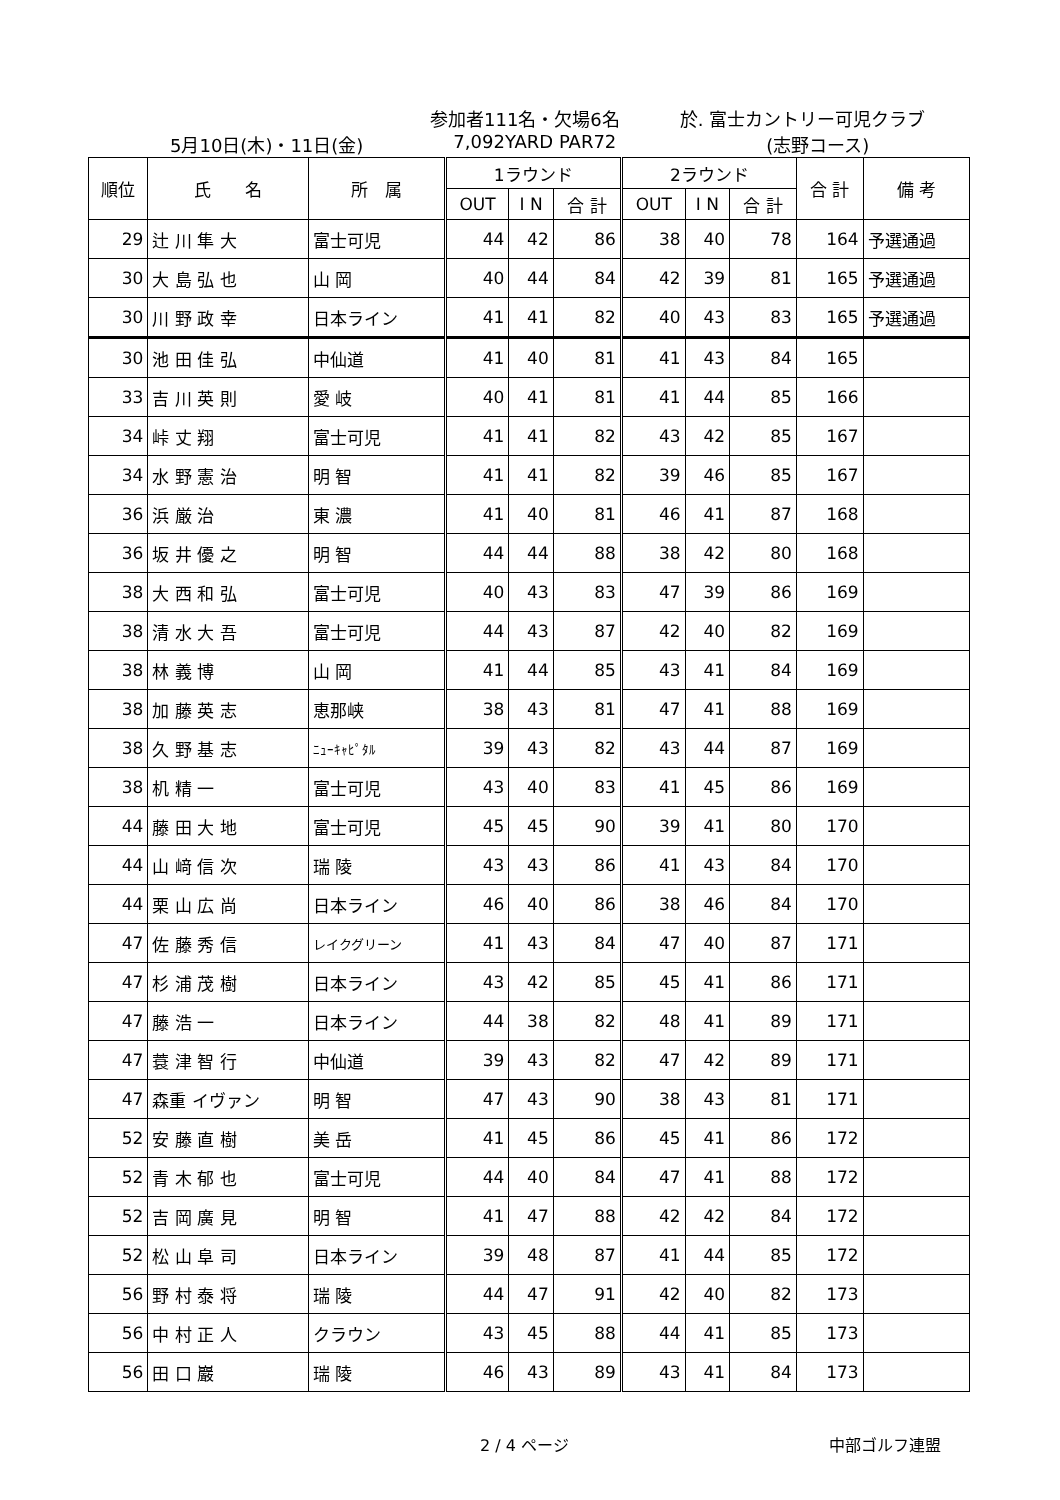参加者111名・欠場6名 於. 富士カントリー可児クラブ
5月10日(木)・11日(金) 7,092YARD PAR72 (志野コース)
| 順位 | 氏 名 | 所 属 | 1ラウンド | | | 2ラウンド | | | 合 計 | 備 考 |
| --- | --- | --- | --- | --- | --- | --- | --- | --- | --- | --- |
| | | | OUT | I N | 合 計 | OUT | I N | 合 計 | | |
| 29 | 辻 川 隼 大 | 富士可児 | 44 | 42 | 86 | 38 | 40 | 78 | 164 | 予選通過 |
| 30 | 大 島 弘 也 | 山 岡 | 40 | 44 | 84 | 42 | 39 | 81 | 165 | 予選通過 |
| 30 | 川 野 政 幸 | 日本ライン | 41 | 41 | 82 | 40 | 43 | 83 | 165 | 予選通過 |
| 30 | 池 田 佳 弘 | 中仙道 | 41 | 40 | 81 | 41 | 43 | 84 | 165 | |
| 33 | 吉 川 英 則 | 愛 岐 | 40 | 41 | 81 | 41 | 44 | 85 | 166 | |
| 34 | 峠 丈 翔 | 富士可児 | 41 | 41 | 82 | 43 | 42 | 85 | 167 | |
| 34 | 水 野 憲 治 | 明 智 | 41 | 41 | 82 | 39 | 46 | 85 | 167 | |
| 36 | 浜 厳 治 | 東 濃 | 41 | 40 | 81 | 46 | 41 | 87 | 168 | |
| 36 | 坂 井 優 之 | 明 智 | 44 | 44 | 88 | 38 | 42 | 80 | 168 | |
| 38 | 大 西 和 弘 | 富士可児 | 40 | 43 | 83 | 47 | 39 | 86 | 169 | |
| 38 | 清 水 大 吾 | 富士可児 | 44 | 43 | 87 | 42 | 40 | 82 | 169 | |
| 38 | 林 義 博 | 山 岡 | 41 | 44 | 85 | 43 | 41 | 84 | 169 | |
| 38 | 加 藤 英 志 | 恵那峡 | 38 | 43 | 81 | 47 | 41 | 88 | 169 | |
| 38 | 久 野 基 志 | ﾆｭｰｷｬﾋﾟﾀﾙ | 39 | 43 | 82 | 43 | 44 | 87 | 169 | |
| 38 | 机 精 一 | 富士可児 | 43 | 40 | 83 | 41 | 45 | 86 | 169 | |
| 44 | 藤 田 大 地 | 富士可児 | 45 | 45 | 90 | 39 | 41 | 80 | 170 | |
| 44 | 山 﨑 信 次 | 瑞 陵 | 43 | 43 | 86 | 41 | 43 | 84 | 170 | |
| 44 | 栗 山 広 尚 | 日本ライン | 46 | 40 | 86 | 38 | 46 | 84 | 170 | |
| 47 | 佐 藤 秀 信 | レイクグリーン | 41 | 43 | 84 | 47 | 40 | 87 | 171 | |
| 47 | 杉 浦 茂 樹 | 日本ライン | 43 | 42 | 85 | 45 | 41 | 86 | 171 | |
| 47 | 藤 浩 一 | 日本ライン | 44 | 38 | 82 | 48 | 41 | 89 | 171 | |
| 47 | 蓑 津 智 行 | 中仙道 | 39 | 43 | 82 | 47 | 42 | 89 | 171 | |
| 47 | 森重 イヴァン | 明 智 | 47 | 43 | 90 | 38 | 43 | 81 | 171 | |
| 52 | 安 藤 直 樹 | 美 岳 | 41 | 45 | 86 | 45 | 41 | 86 | 172 | |
| 52 | 青 木 郁 也 | 富士可児 | 44 | 40 | 84 | 47 | 41 | 88 | 172 | |
| 52 | 吉 岡 廣 見 | 明 智 | 41 | 47 | 88 | 42 | 42 | 84 | 172 | |
| 52 | 松 山 阜 司 | 日本ライン | 39 | 48 | 87 | 41 | 44 | 85 | 172 | |
| 56 | 野 村 泰 将 | 瑞 陵 | 44 | 47 | 91 | 42 | 40 | 82 | 173 | |
| 56 | 中 村 正 人 | クラウン | 43 | 45 | 88 | 44 | 41 | 85 | 173 | |
| 56 | 田 口 巖 | 瑞 陵 | 46 | 43 | 89 | 43 | 41 | 84 | 173 | |
2 / 4 ページ 中部ゴルフ連盟